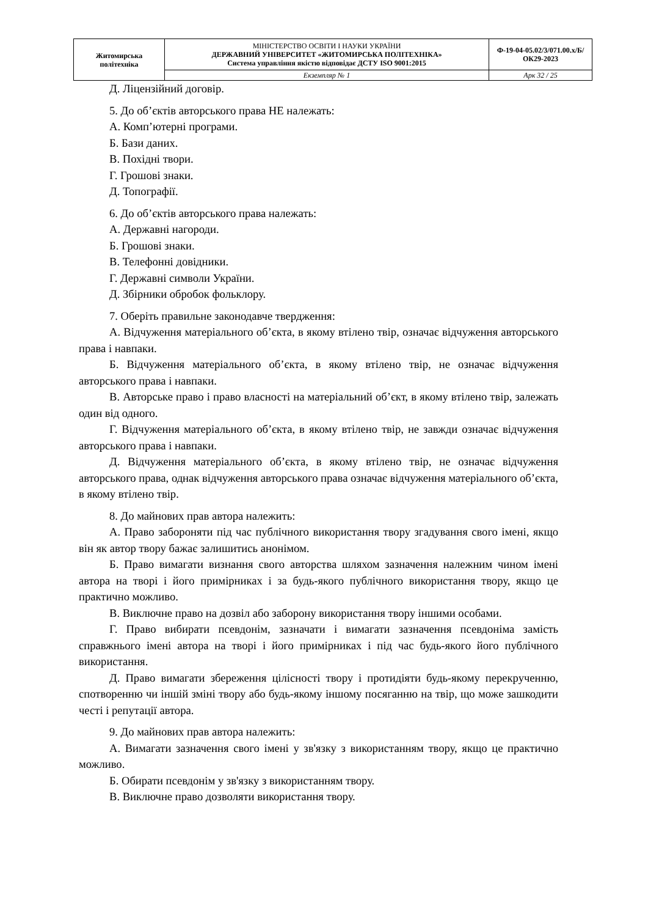| Житомирська політехніка | МІНІСТЕРСТВО ОСВІТИ І НАУКИ УКРАЇНИ ДЕРЖАВНИЙ УНІВЕРСИТЕТ «ЖИТОМИРСЬКА ПОЛІТЕХНІКА» Система управління якістю відповідає ДСТУ ISO 9001:2015 | Ф-19-04-05.02/3/071.00.х/Б/ОК29-2023 |
| | Екземпляр № 1 | Арк 32 / 25 |
Д. Ліцензійний договір.
5. До об’єктів авторського права НЕ належать:
А. Комп’ютерні програми.
Б. Бази даних.
В. Похідні твори.
Г. Грошові знаки.
Д. Топографії.
6. До об’єктів авторського права належать:
А. Державні нагороди.
Б. Грошові знаки.
В. Телефонні довідники.
Г. Державні символи України.
Д. Збірники обробок фольклору.
7. Оберіть правильне законодавче твердження:
А. Відчуження матеріального об’єкта, в якому втілено твір, означає відчуження авторського права і навпаки.
Б. Відчуження матеріального об’єкта, в якому втілено твір, не означає відчуження авторського права і навпаки.
В. Авторське право і право власності на матеріальний об’єкт, в якому втілено твір, залежать один від одного.
Г. Відчуження матеріального об’єкта, в якому втілено твір, не завжди означає відчуження авторського права і навпаки.
Д. Відчуження матеріального об’єкта, в якому втілено твір, не означає відчуження авторського права, однак відчуження авторського права означає відчуження матеріального об’єкта, в якому втілено твір.
8. До майнових прав автора належить:
А. Право забороняти під час публічного використання твору згадування свого імені, якщо він як автор твору бажає залишитись анонімом.
Б. Право вимагати визнання свого авторства шляхом зазначення належним чином імені автора на творі і його примірниках і за будь-якого публічного використання твору, якщо це практично можливо.
В. Виключне право на дозвіл або заборону використання твору іншими особами.
Г. Право вибирати псевдонім, зазначати і вимагати зазначення псевдоніма замість справжнього імені автора на творі і його примірниках і під час будь-якого його публічного використання.
Д. Право вимагати збереження цілісності твору і протидіяти будь-якому перекрученню, спотворенню чи іншій зміні твору або будь-якому іншому посяганню на твір, що може зашкодити честі і репутації автора.
9. До майнових прав автора належить:
А. Вимагати зазначення свого імені у зв'язку з використанням твору, якщо це практично можливо.
Б. Обирати псевдонім у зв'язку з використанням твору.
В. Виключне право дозволяти використання твору.